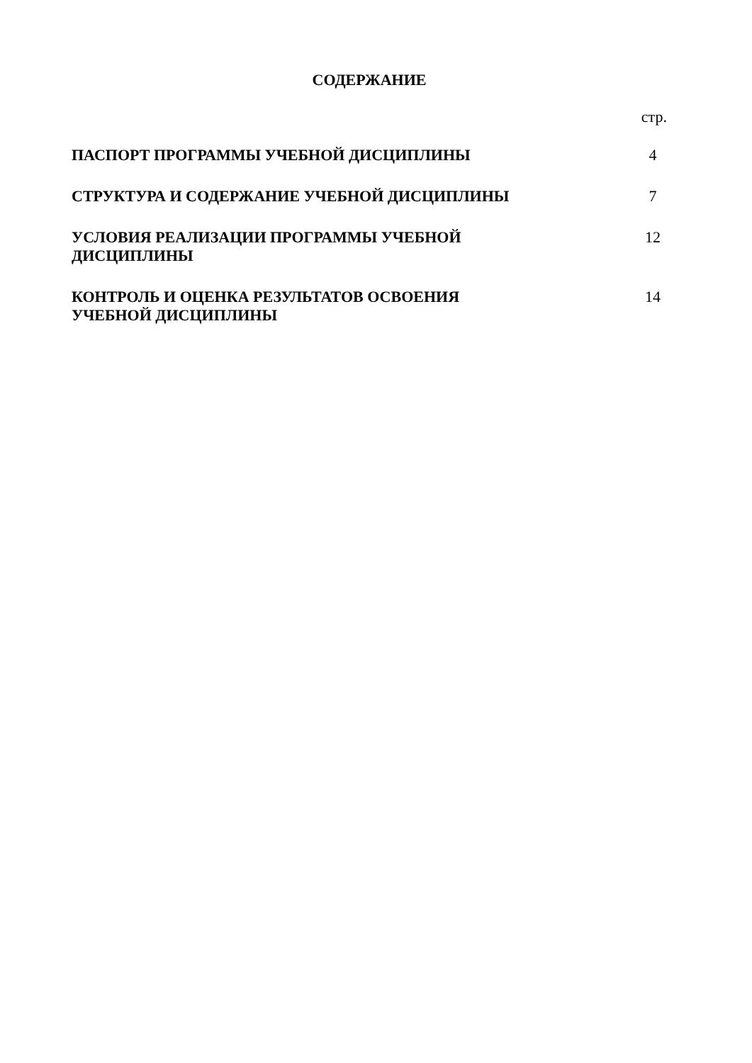СОДЕРЖАНИЕ
| | стр. |
| ПАСПОРТ ПРОГРАММЫ УЧЕБНОЙ ДИСЦИПЛИНЫ | 4 |
| СТРУКТУРА И СОДЕРЖАНИЕ УЧЕБНОЙ ДИСЦИПЛИНЫ | 7 |
| УСЛОВИЯ РЕАЛИЗАЦИИ ПРОГРАММЫ УЧЕБНОЙ ДИСЦИПЛИНЫ | 12 |
| КОНТРОЛЬ И ОЦЕНКА РЕЗУЛЬТАТОВ ОСВОЕНИЯ УЧЕБНОЙ ДИСЦИПЛИНЫ | 14 |